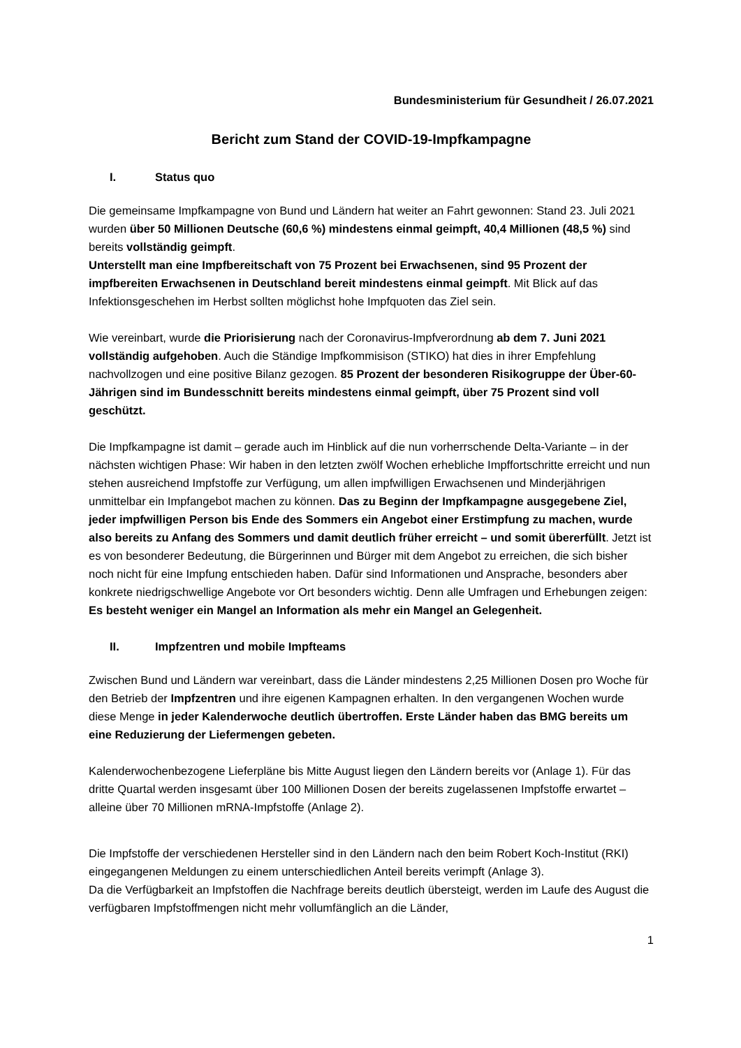Bundesministerium für Gesundheit / 26.07.2021
Bericht zum Stand der COVID-19-Impfkampagne
I. Status quo
Die gemeinsame Impfkampagne von Bund und Ländern hat weiter an Fahrt gewonnen: Stand 23. Juli 2021 wurden über 50 Millionen Deutsche (60,6 %) mindestens einmal geimpft, 40,4 Millionen (48,5 %) sind bereits vollständig geimpft.
Unterstellt man eine Impfbereitschaft von 75 Prozent bei Erwachsenen, sind 95 Prozent der impfbereiten Erwachsenen in Deutschland bereit mindestens einmal geimpft. Mit Blick auf das Infektionsgeschehen im Herbst sollten möglichst hohe Impfquoten das Ziel sein.
Wie vereinbart, wurde die Priorisierung nach der Coronavirus-Impfverordnung ab dem 7. Juni 2021 vollständig aufgehoben. Auch die Ständige Impfkommisison (STIKO) hat dies in ihrer Empfehlung nachvollzogen und eine positive Bilanz gezogen. 85 Prozent der besonderen Risikogruppe der Über-60-Jährigen sind im Bundesschnitt bereits mindestens einmal geimpft, über 75 Prozent sind voll geschützt.
Die Impfkampagne ist damit – gerade auch im Hinblick auf die nun vorherrschende Delta-Variante – in der nächsten wichtigen Phase: Wir haben in den letzten zwölf Wochen erhebliche Impffortschritte erreicht und nun stehen ausreichend Impfstoffe zur Verfügung, um allen impfwilligen Erwachsenen und Minderjährigen unmittelbar ein Impfangebot machen zu können. Das zu Beginn der Impfkampagne ausgegebene Ziel, jeder impfwilligen Person bis Ende des Sommers ein Angebot einer Erstimpfung zu machen, wurde also bereits zu Anfang des Sommers und damit deutlich früher erreicht – und somit übererfüllt. Jetzt ist es von besonderer Bedeutung, die Bürgerinnen und Bürger mit dem Angebot zu erreichen, die sich bisher noch nicht für eine Impfung entschieden haben. Dafür sind Informationen und Ansprache, besonders aber konkrete niedrigschwellige Angebote vor Ort besonders wichtig. Denn alle Umfragen und Erhebungen zeigen: Es besteht weniger ein Mangel an Information als mehr ein Mangel an Gelegenheit.
II. Impfzentren und mobile Impfteams
Zwischen Bund und Ländern war vereinbart, dass die Länder mindestens 2,25 Millionen Dosen pro Woche für den Betrieb der Impfzentren und ihre eigenen Kampagnen erhalten. In den vergangenen Wochen wurde diese Menge in jeder Kalenderwoche deutlich übertroffen. Erste Länder haben das BMG bereits um eine Reduzierung der Liefermengen gebeten.
Kalenderwochenbezogene Lieferpläne bis Mitte August liegen den Ländern bereits vor (Anlage 1). Für das dritte Quartal werden insgesamt über 100 Millionen Dosen der bereits zugelassenen Impfstoffe erwartet – alleine über 70 Millionen mRNA-Impfstoffe (Anlage 2).
Die Impfstoffe der verschiedenen Hersteller sind in den Ländern nach den beim Robert Koch-Institut (RKI) eingegangenen Meldungen zu einem unterschiedlichen Anteil bereits verimpft (Anlage 3).
Da die Verfügbarkeit an Impfstoffen die Nachfrage bereits deutlich übersteigt, werden im Laufe des August die verfügbaren Impfstoffmengen nicht mehr vollumfänglich an die Länder,
1